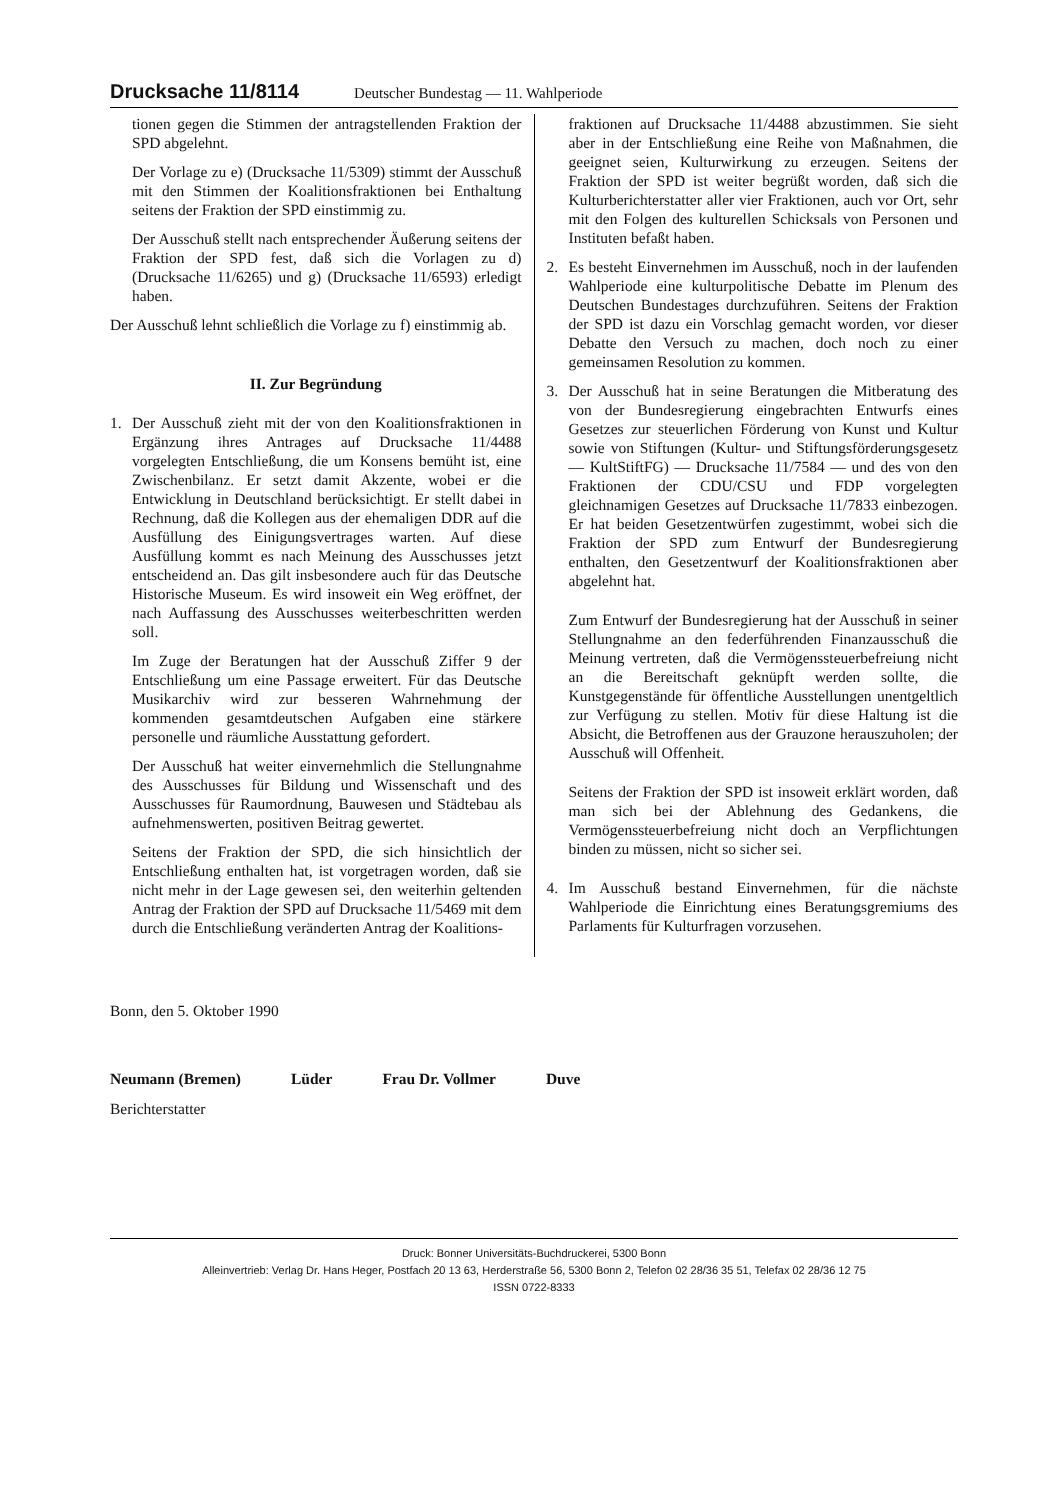Drucksache 11/8114 Deutscher Bundestag — 11. Wahlperiode
tionen gegen die Stimmen der antragstellenden Fraktion der SPD abgelehnt.
Der Vorlage zu e) (Drucksache 11/5309) stimmt der Ausschuß mit den Stimmen der Koalitionsfraktionen bei Enthaltung seitens der Fraktion der SPD einstimmig zu.
Der Ausschuß stellt nach entsprechender Äußerung seitens der Fraktion der SPD fest, daß sich die Vorlagen zu d) (Drucksache 11/6265) und g) (Drucksache 11/6593) erledigt haben.
Der Ausschuß lehnt schließlich die Vorlage zu f) einstimmig ab.
II. Zur Begründung
1. Der Ausschuß zieht mit der von den Koalitionsfraktionen in Ergänzung ihres Antrages auf Drucksache 11/4488 vorgelegten Entschließung, die um Konsens bemüht ist, eine Zwischenbilanz. Er setzt damit Akzente, wobei er die Entwicklung in Deutschland berücksichtigt. Er stellt dabei in Rechnung, daß die Kollegen aus der ehemaligen DDR auf die Ausfüllung des Einigungsvertrages warten. Auf diese Ausfüllung kommt es nach Meinung des Ausschusses jetzt entscheidend an. Das gilt insbesondere auch für das Deutsche Historische Museum. Es wird insoweit ein Weg eröffnet, der nach Auffassung des Ausschusses weiterbeschritten werden soll.
Im Zuge der Beratungen hat der Ausschuß Ziffer 9 der Entschließung um eine Passage erweitert. Für das Deutsche Musikarchiv wird zur besseren Wahrnehmung der kommenden gesamtdeutschen Aufgaben eine stärkere personelle und räumliche Ausstattung gefordert.
Der Ausschuß hat weiter einvernehmlich die Stellungnahme des Ausschusses für Bildung und Wissenschaft und des Ausschusses für Raumordnung, Bauwesen und Städtebau als aufnehmenswerten, positiven Beitrag gewertet.
Seitens der Fraktion der SPD, die sich hinsichtlich der Entschließung enthalten hat, ist vorgetragen worden, daß sie nicht mehr in der Lage gewesen sei, den weiterhin geltenden Antrag der Fraktion der SPD auf Drucksache 11/5469 mit dem durch die Entschließung veränderten Antrag der Koalitions-
fraktionen auf Drucksache 11/4488 abzustimmen. Sie sieht aber in der Entschließung eine Reihe von Maßnahmen, die geeignet seien, Kulturwirkung zu erzeugen. Seitens der Fraktion der SPD ist weiter begrüßt worden, daß sich die Kulturberichterstatter aller vier Fraktionen, auch vor Ort, sehr mit den Folgen des kulturellen Schicksals von Personen und Instituten befaßt haben.
2. Es besteht Einvernehmen im Ausschuß, noch in der laufenden Wahlperiode eine kulturpolitische Debatte im Plenum des Deutschen Bundestages durchzuführen. Seitens der Fraktion der SPD ist dazu ein Vorschlag gemacht worden, vor dieser Debatte den Versuch zu machen, doch noch zu einer gemeinsamen Resolution zu kommen.
3. Der Ausschuß hat in seine Beratungen die Mitberatung des von der Bundesregierung eingebrachten Entwurfs eines Gesetzes zur steuerlichen Förderung von Kunst und Kultur sowie von Stiftungen (Kultur- und Stiftungsförderungsgesetz — KultStiftFG) — Drucksache 11/7584 — und des von den Fraktionen der CDU/CSU und FDP vorgelegten gleichnamigen Gesetzes auf Drucksache 11/7833 einbezogen. Er hat beiden Gesetzentwürfen zugestimmt, wobei sich die Fraktion der SPD zum Entwurf der Bundesregierung enthalten, den Gesetzentwurf der Koalitionsfraktionen aber abgelehnt hat.
Zum Entwurf der Bundesregierung hat der Ausschuß in seiner Stellungnahme an den federführenden Finanzausschuß die Meinung vertreten, daß die Vermögenssteuerbefreiung nicht an die Bereitschaft geknüpft werden sollte, die Kunstgegenstände für öffentliche Ausstellungen unentgeltlich zur Verfügung zu stellen. Motiv für diese Haltung ist die Absicht, die Betroffenen aus der Grauzone herauszuholen; der Ausschuß will Offenheit.
Seitens der Fraktion der SPD ist insoweit erklärt worden, daß man sich bei der Ablehnung des Gedankens, die Vermögenssteuerbefreiung nicht doch an Verpflichtungen binden zu müssen, nicht so sicher sei.
4. Im Ausschuß bestand Einvernehmen, für die nächste Wahlperiode die Einrichtung eines Beratungsgremiums des Parlaments für Kulturfragen vorzusehen.
Bonn, den 5. Oktober 1990
Neumann (Bremen) Lüder Frau Dr. Vollmer Duve
Berichterstatter
Druck: Bonner Universitäts-Buchdruckerei, 5300 Bonn
Alleinvertrieb: Verlag Dr. Hans Heger, Postfach 20 13 63, Herderstraße 56, 5300 Bonn 2, Telefon 02 28/36 35 51, Telefax 02 28/36 12 75
ISSN 0722-8333